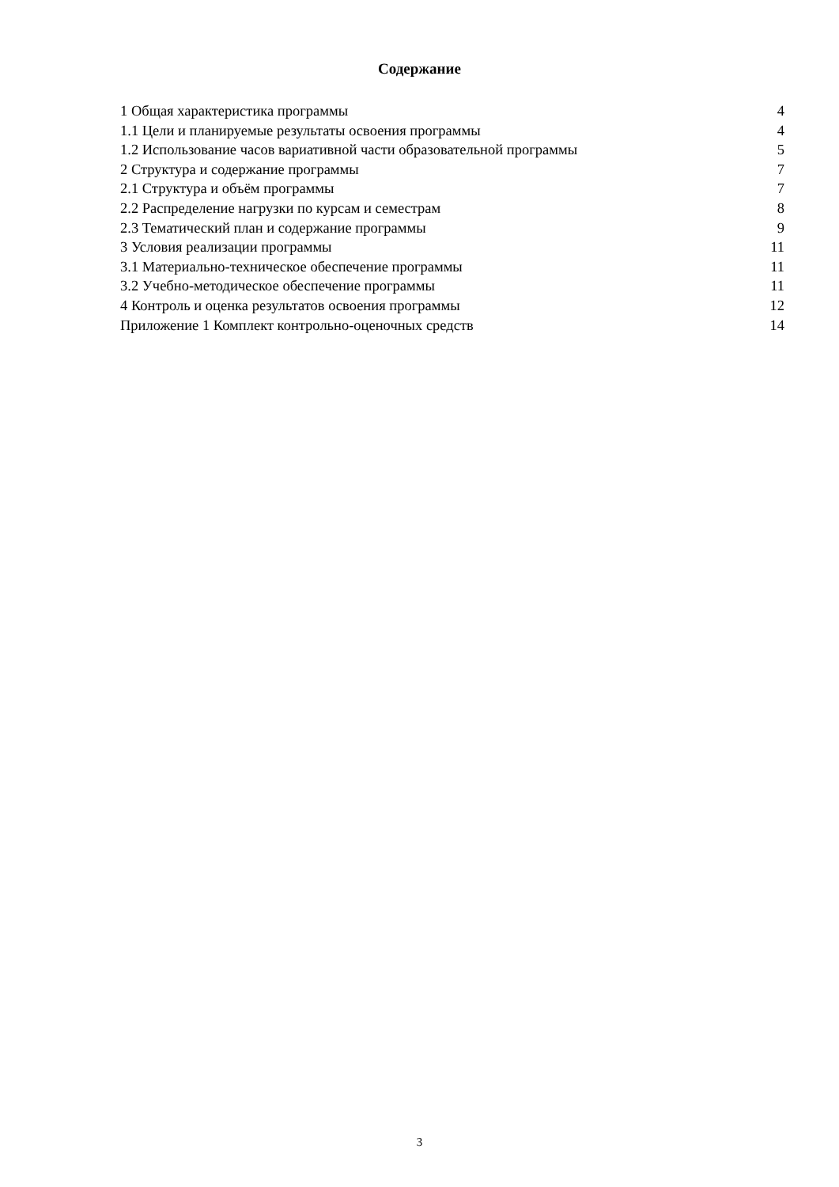Содержание
| 1 Общая характеристика программы | 4 |
| 1.1 Цели и планируемые результаты освоения программы | 4 |
| 1.2 Использование часов вариативной части образовательной программы | 5 |
| 2 Структура и содержание программы | 7 |
| 2.1 Структура и объём программы | 7 |
| 2.2 Распределение нагрузки по курсам и семестрам | 8 |
| 2.3 Тематический план и содержание программы | 9 |
| 3 Условия реализации программы | 11 |
| 3.1 Материально-техническое обеспечение программы | 11 |
| 3.2 Учебно-методическое обеспечение программы | 11 |
| 4 Контроль и оценка результатов освоения программы | 12 |
| Приложение 1 Комплект контрольно-оценочных средств | 14 |
3